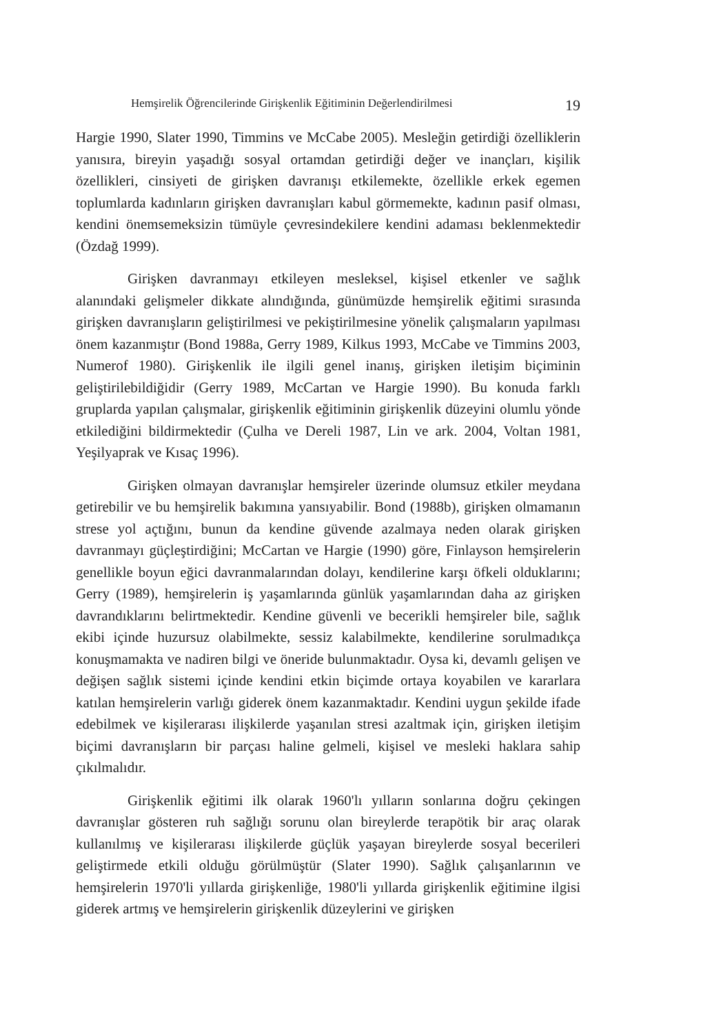Hemşirelik Öğrencilerinde Girişkenlik Eğitiminin Değerlendirilmesi 19
Hargie 1990, Slater 1990, Timmins ve McCabe 2005). Mesleğin getirdiği özelliklerin yanısıra, bireyin yaşadığı sosyal ortamdan getirdiği değer ve inançları, kişilik özellikleri, cinsiyeti de girişken davranışı etkilemekte, özellikle erkek egemen toplumlarda kadınların girişken davranışları kabul görmemekte, kadının pasif olması, kendini önemsemeksizin tümüyle çevresindekilere kendini adaması beklenmektedir (Özdağ 1999).
Girişken davranmayı etkileyen mesleksel, kişisel etkenler ve sağlık alanındaki gelişmeler dikkate alındığında, günümüzde hemşirelik eğitimi sırasında girişken davranışların geliştirilmesi ve pekiştirilmesine yönelik çalışmaların yapılması önem kazanmıştır (Bond 1988a, Gerry 1989, Kilkus 1993, McCabe ve Timmins 2003, Numerof 1980). Girişkenlik ile ilgili genel inanış, girişken iletişim biçiminin geliştirilebildiğidir (Gerry 1989, McCartan ve Hargie 1990). Bu konuda farklı gruplarda yapılan çalışmalar, girişkenlik eğitiminin girişkenlik düzeyini olumlu yönde etkilediğini bildirmektedir (Çulha ve Dereli 1987, Lin ve ark. 2004, Voltan 1981, Yeşilyaprak ve Kısaç 1996).
Girişken olmayan davranışlar hemşireler üzerinde olumsuz etkiler meydana getirebilir ve bu hemşirelik bakımına yansıyabilir. Bond (1988b), girişken olmamanın strese yol açtığını, bunun da kendine güvende azalmaya neden olarak girişken davranmayı güçleştirdiğini; McCartan ve Hargie (1990) göre, Finlayson hemşirelerin genellikle boyun eğici davranmalarından dolayı, kendilerine karşı öfkeli olduklarını; Gerry (1989), hemşirelerin iş yaşamlarında günlük yaşamlarından daha az girişken davrandıklarını belirtmektedir. Kendine güvenli ve becerikli hemşireler bile, sağlık ekibi içinde huzursuz olabilmekte, sessiz kalabilmekte, kendilerine sorulmadıkça konuşmamakta ve nadiren bilgi ve öneride bulunmaktadır. Oysa ki, devamlı gelişen ve değişen sağlık sistemi içinde kendini etkin biçimde ortaya koyabilen ve kararlara katılan hemşirelerin varlığı giderek önem kazanmaktadır. Kendini uygun şekilde ifade edebilmek ve kişilerarası ilişkilerde yaşanılan stresi azaltmak için, girişken iletişim biçimi davranışların bir parçası haline gelmeli, kişisel ve mesleki haklara sahip çıkılmalıdır.
Girişkenlik eğitimi ilk olarak 1960'lı yılların sonlarına doğru çekingen davranışlar gösteren ruh sağlığı sorunu olan bireylerde terapötik bir araç olarak kullanılmış ve kişilerarası ilişkilerde güçlük yaşayan bireylerde sosyal becerileri geliştirmede etkili olduğu görülmüştür (Slater 1990). Sağlık çalışanlarının ve hemşirelerin 1970'li yıllarda girişkenliğe, 1980'li yıllarda girişkenlik eğitimine ilgisi giderek artmış ve hemşirelerin girişkenlik düzeylerini ve girişken